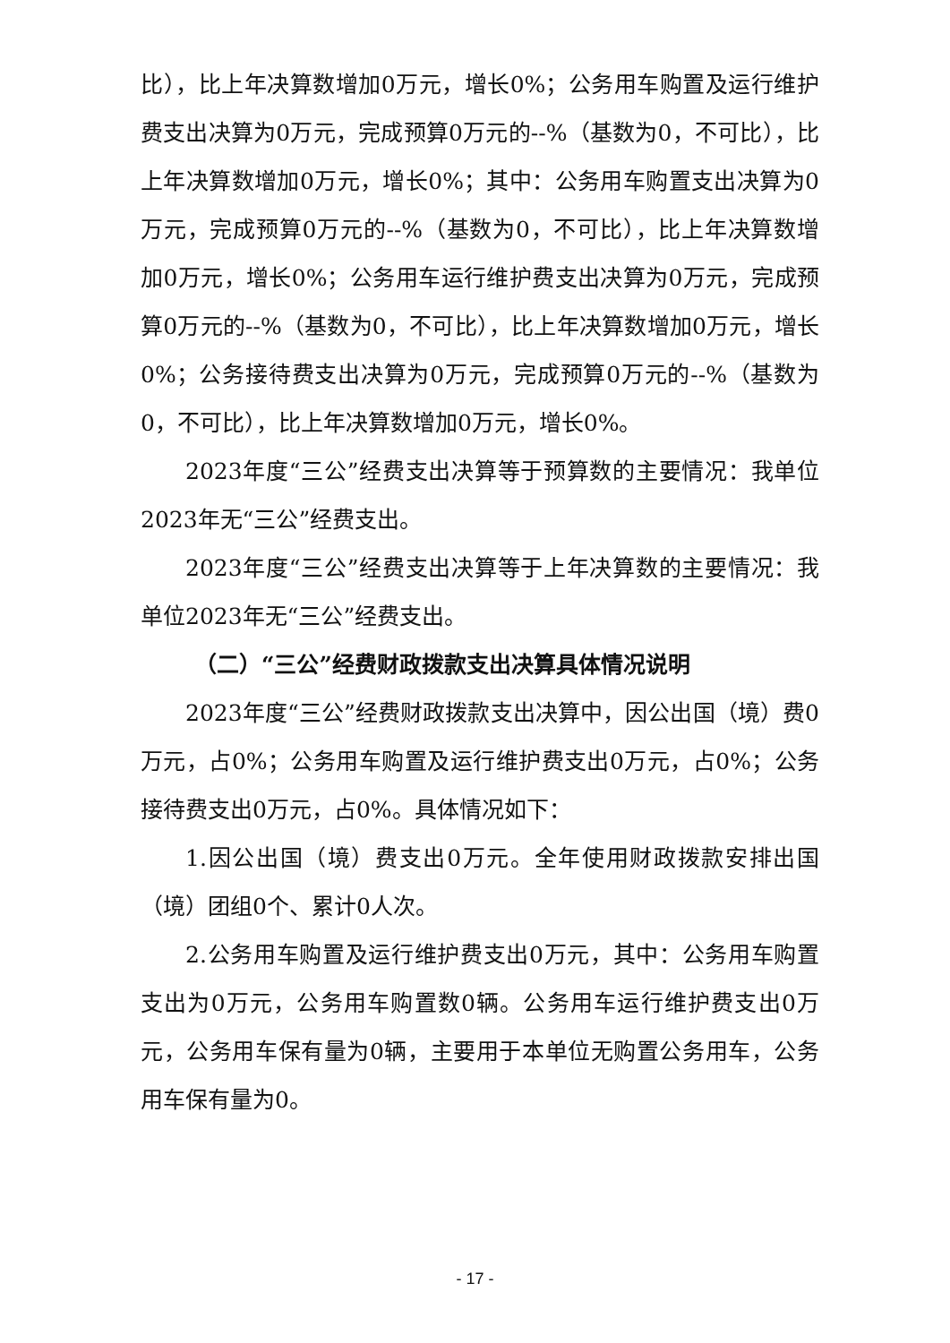比），比上年决算数增加0万元，增长0%；公务用车购置及运行维护费支出决算为0万元，完成预算0万元的--%（基数为0，不可比），比上年决算数增加0万元，增长0%；其中：公务用车购置支出决算为0万元，完成预算0万元的--%（基数为0，不可比），比上年决算数增加0万元，增长0%；公务用车运行维护费支出决算为0万元，完成预算0万元的--%（基数为0，不可比），比上年决算数增加0万元，增长0%；公务接待费支出决算为0万元，完成预算0万元的--%（基数为0，不可比），比上年决算数增加0万元，增长0%。
2023年度“三公”经费支出决算等于预算数的主要情况：我单位2023年无“三公”经费支出。
2023年度“三公”经费支出决算等于上年决算数的主要情况：我单位2023年无“三公”经费支出。
（二）“三公”经费财政拨款支出决算具体情况说明
2023年度“三公”经费财政拨款支出决算中，因公出国（境）费0万元，占0%；公务用车购置及运行维护费支出0万元，占0%；公务接待费支出0万元，占0%。具体情况如下：
1.因公出国（境）费支出0万元。全年使用财政拨款安排出国（境）团组0个、累计0人次。
2.公务用车购置及运行维护费支出0万元，其中：公务用车购置支出为0万元，公务用车购置数0辆。公务用车运行维护费支出0万元，公务用车保有量为0辆，主要用于本单位无购置公务用车，公务用车保有量为0。
- 17 -